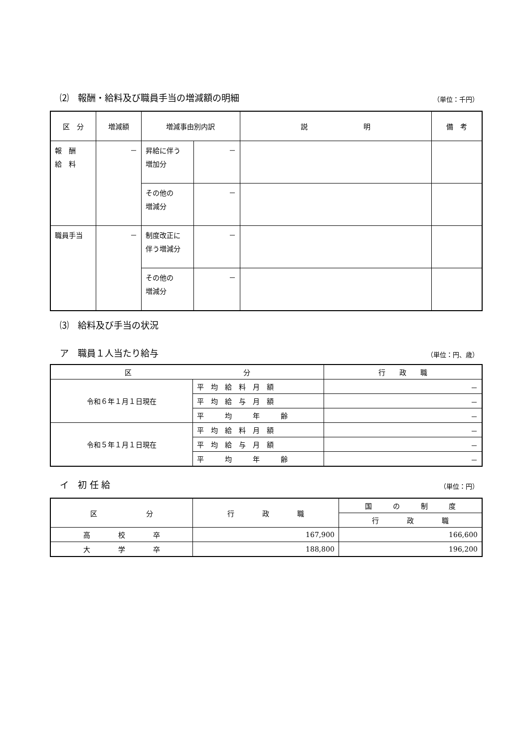⑵　報酬・給料及び職員手当の増減額の明細 （単位：千円）
| 区 分 | 増減額 | 増減事由別内訳 | | 説 明 | 備 考 |
| --- | --- | --- | --- | --- | --- |
| 報 酬 給 料 | － | 昇給に伴う 増加分 | － | | |
| | | その他の 増減分 | － | | |
| 職員手当 | － | 制度改正に 伴う増減分 | － | | |
| | | その他の 増減分 | － | | |
⑶　給料及び手当の状況
ア　職員１人当たり給与 （単位：円、歳）
| 区 分 | | 行 政 職 |
| --- | --- | --- |
| 令和６年１月１日現在 | 平 均 給 料 月 額 | － |
| | 平 均 給 与 月 額 | － |
| | 平 均 年 齢 | － |
| 令和５年１月１日現在 | 平 均 給 料 月 額 | － |
| | 平 均 給 与 月 額 | － |
| | 平 均 年 齢 | － |
イ　初 任 給 （単位：円）
| 区 分 | 行 政 職 | 国 の 制 度 |
| --- | --- | --- |
| | | 行 政 職 |
| 高 校 卒 | 167,900 | 166,600 |
| 大 学 卒 | 188,800 | 196,200 |